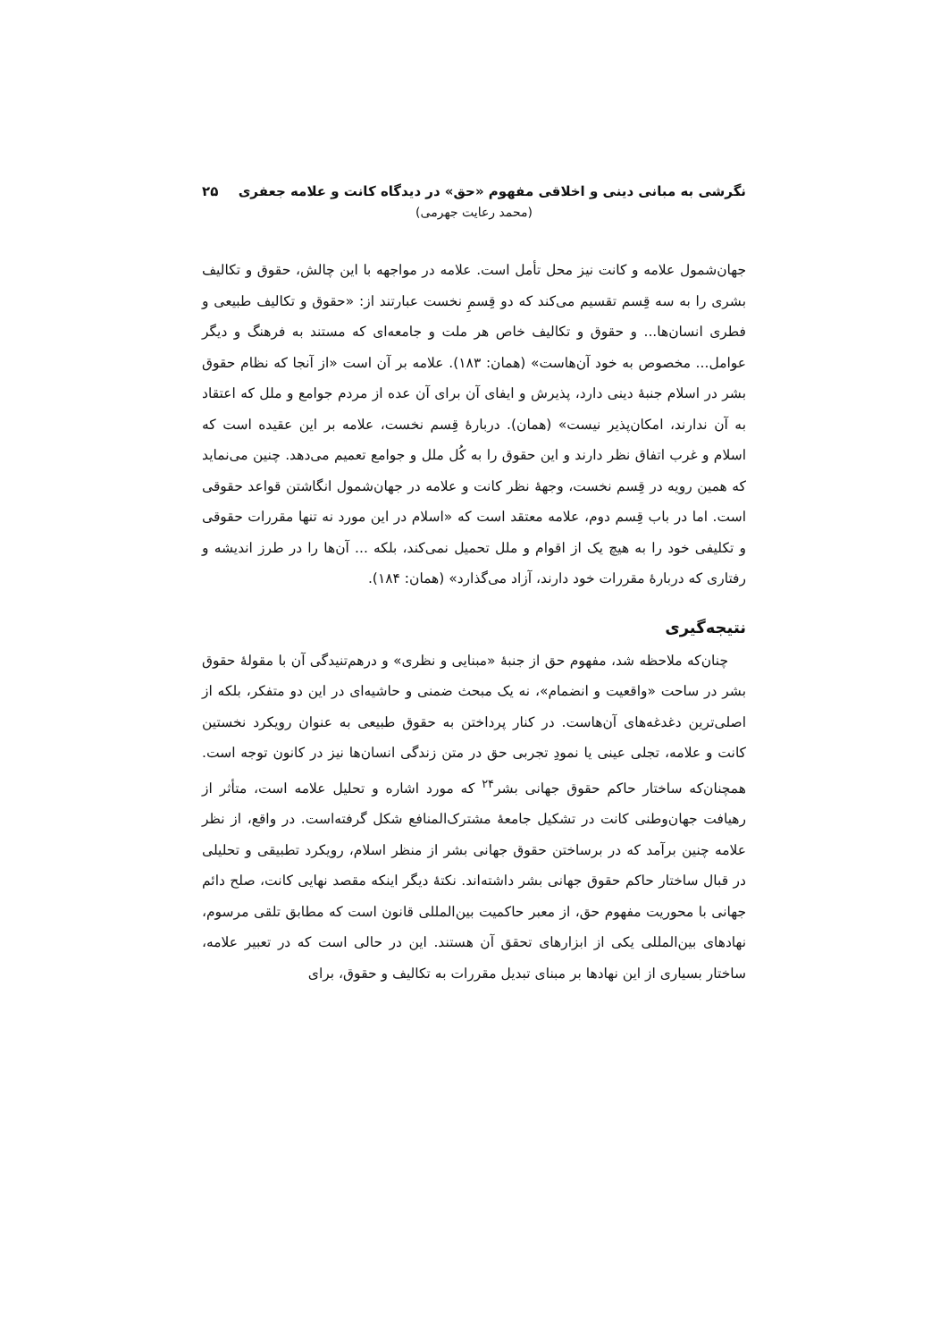نگرشی به مبانی دینی و اخلاقی مفهوم «حق» در دیدگاه کانت و علامه جعفری ۲۵
(محمد رعایت جهرمی)
جهان‌شمول علامه و کانت نیز محل تأمل است. علامه در مواجهه با این چالش، حقوق و تکالیف بشری را به سه قِسم تقسیم می‌کند که دو قِسمِ نخست عبارتند از: «حقوق و تکالیف طبیعی و فطری انسان‌ها... و حقوق و تکالیف خاص هر ملت و جامعه‌ای که مستند به فرهنگ و دیگر عوامل... مخصوص به خود آن‌هاست» (همان: ۱۸۳). علامه بر آن است «از آنجا که نظام حقوق بشر در اسلام جنبهٔ دینی دارد، پذیرش و ایفای آن برای آن عده از مردم جوامع و ملل که اعتقاد به آن ندارند، امکان‌پذیر نیست» (همان). دربارهٔ قِسم نخست، علامه بر این عقیده است که اسلام و غرب اتفاق نظر دارند و این حقوق را به کُل ملل و جوامع تعمیم می‌دهد. چنین می‌نماید که همین رویه در قِسم نخست، وجههٔ نظر کانت و علامه در جهان‌شمول انگاشتن قواعد حقوقی است. اما در باب قِسم دوم، علامه معتقد است که «اسلام در این مورد نه تنها مقررات حقوقی و تکلیفی خود را به هیچ یک از اقوام و ملل تحمیل نمی‌کند، بلکه ... آن‌ها را در طرز اندیشه و رفتاری که دربارهٔ مقررات خود دارند، آزاد می‌گذارد» (همان: ۱۸۴).
نتیجه‌گیری
چنان‌که ملاحظه شد، مفهوم حق از جنبهٔ «مبنایی و نظری» و درهم‌تنیدگی آن با مقولهٔ حقوق بشر در ساحت «واقعیت و انضمام»، نه یک مبحث ضمنی و حاشیه‌ای در این دو متفکر، بلکه از اصلی‌ترین دغدغه‌های آن‌هاست. در کنار پرداختن به حقوق طبیعی به عنوان رویکرد نخستین کانت و علامه، تجلی عینی یا نمودِ تجربی حق در متن زندگی انسان‌ها نیز در کانون توجه است. همچنان‌که ساختار حاکم حقوق جهانی بشر<sup>۲۴</sup> که مورد اشاره و تحلیل علامه است، متأثر از رهیافت جهان‌وطنی کانت در تشکیل جامعهٔ مشترک‌المنافع شکل گرفته‌است. در واقع، از نظر علامه چنین برآمد که در برساختن حقوق جهانی بشر از منظر اسلام، رویکرد تطبیقی و تحلیلی در قبال ساختار حاکم حقوق جهانی بشر داشته‌اند. نکتهٔ دیگر اینکه مقصد نهایی کانت، صلح دائم جهانی با محوریت مفهوم حق، از معبر حاکمیت بین‌المللی قانون است که مطابق تلقی مرسوم، نهادهای بین‌المللی یکی از ابزارهای تحقق آن هستند. این در حالی است که در تعبیر علامه، ساختار بسیاری از این نهادها بر مبنای تبدیل مقررات به تکالیف و حقوق، برای